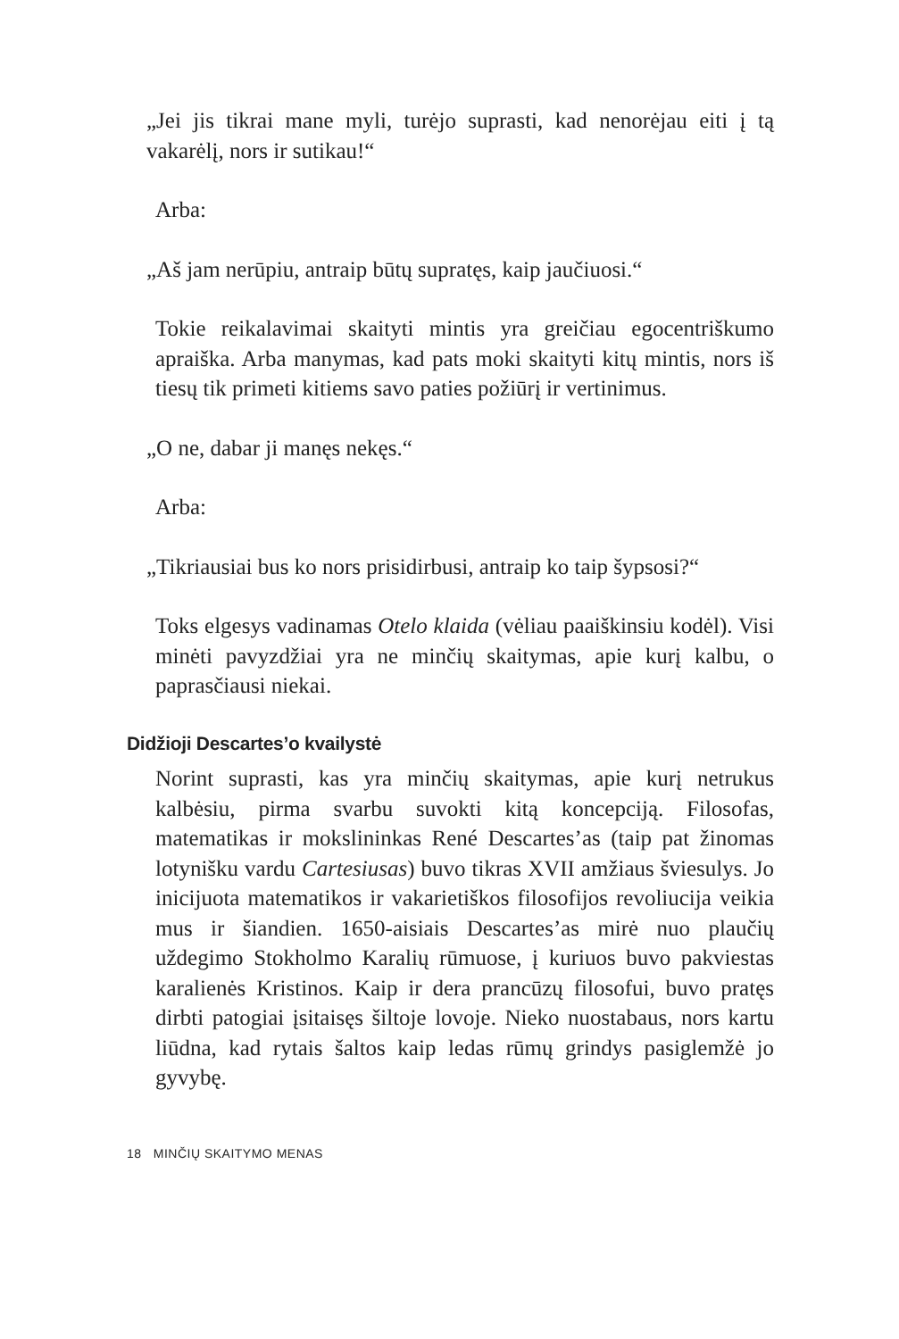„Jei jis tikrai mane myli, turėjo suprasti, kad nenorėjau eiti į tą vakarėlį, nors ir sutikau!“
Arba:
„Aš jam nerūpiu, antraip būtų supratęs, kaip jaučiuosi.“
Tokie reikalavimai skaityti mintis yra greičiau egocentriškumo apraiška. Arba manymas, kad pats moki skaityti kitų mintis, nors iš tiesų tik primeti kitiems savo paties požiūrį ir vertinimus.
„O ne, dabar ji manęs nekęs.“
Arba:
„Tikriausiai bus ko nors prisidirbusi, antraip ko taip šypsosi?“
Toks elgesys vadinamas Otelo klaida (vėliau paaiškinsiu kodėl). Visi minėti pavyzdžiai yra ne minčių skaitymas, apie kurį kalbu, o paprasčiausi niekai.
Didžioji Descartes’o kvailystė
Norint suprasti, kas yra minčių skaitymas, apie kurį netrukus kalbėsiu, pirma svarbu suvokti kitą koncepciją. Filosofas, matematikas ir mokslininkas René Descartes’as (taip pat žinomas lotynišku vardu Cartesiusas) buvo tikras XVII amžiaus šviesulys. Jo inicijuota matematikos ir vakarietiškos filosofijos revoliucija veikia mus ir šiandien. 1650-aisiais Descartes’as mirė nuo plaučių uždegimo Stokholmo Karalių rūmuose, į kuriuos buvo pakviestas karalienės Kristinos. Kaip ir dera prancūzų filosofui, buvo pratęs dirbti patogiai įsitaisęs šiltoje lovoje. Nieko nuostabaus, nors kartu liūdna, kad rytais šaltos kaip ledas rūmų grindys pasiglemžė jo gyvybę.
18 MINČIŲ SKAITYMO MENAS